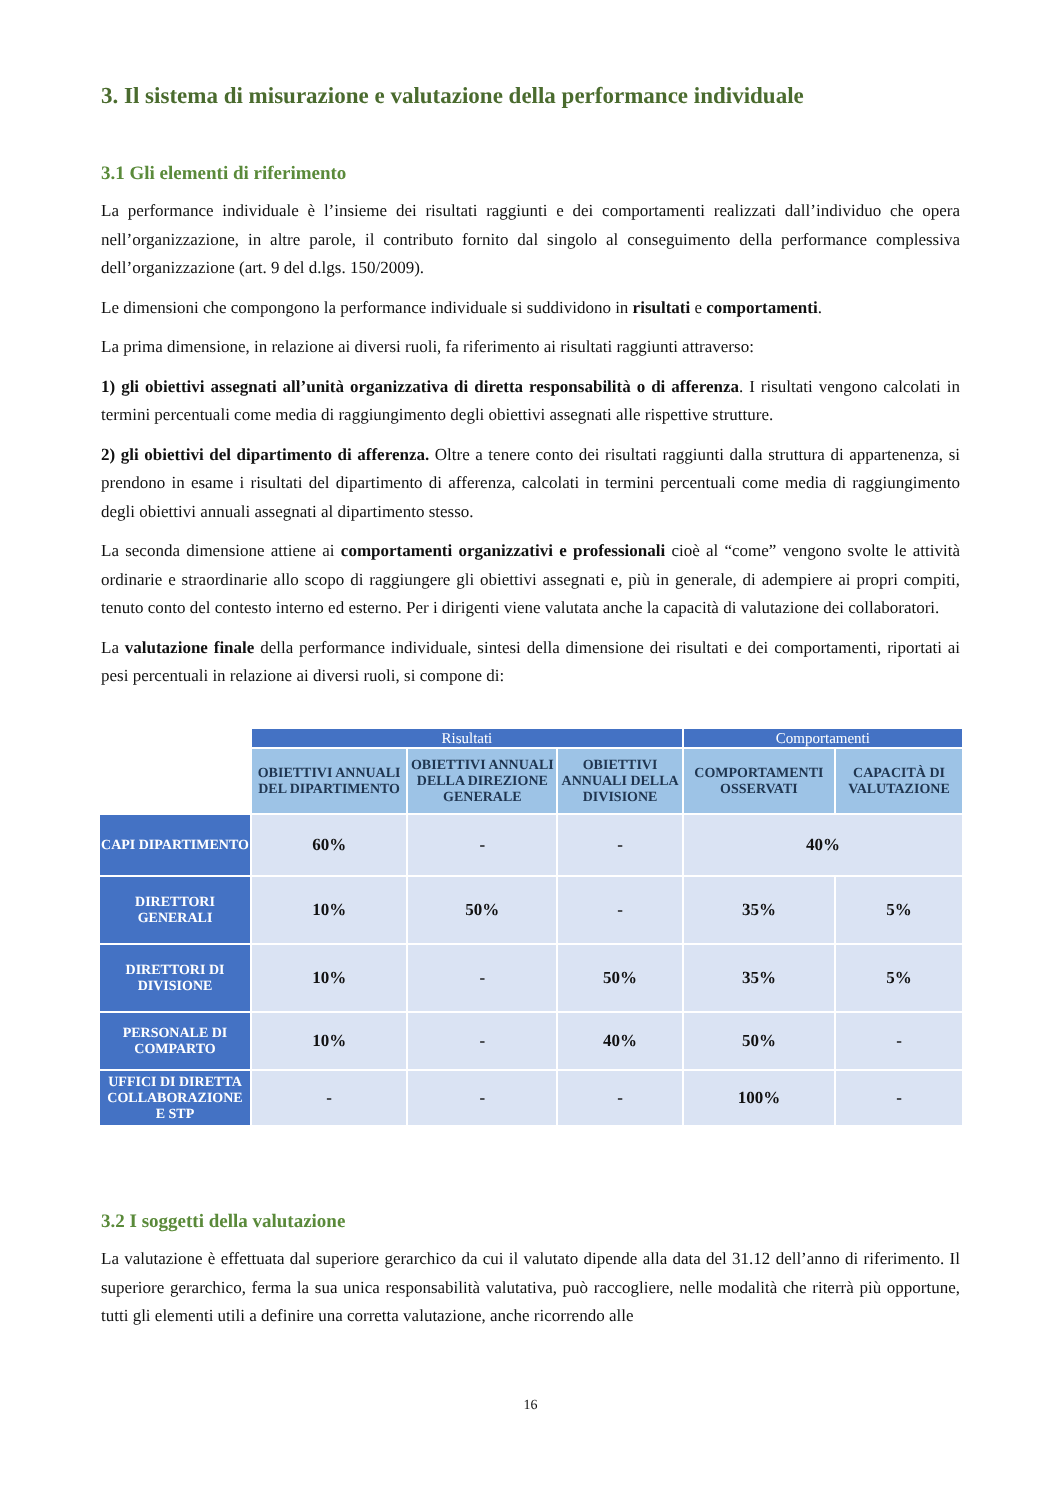3. Il sistema di misurazione e valutazione della performance individuale
3.1 Gli elementi di riferimento
La performance individuale è l’insieme dei risultati raggiunti e dei comportamenti realizzati dall’individuo che opera nell’organizzazione, in altre parole, il contributo fornito dal singolo al conseguimento della performance complessiva dell’organizzazione (art. 9 del d.lgs. 150/2009).
Le dimensioni che compongono la performance individuale si suddividono in risultati e comportamenti.
La prima dimensione, in relazione ai diversi ruoli, fa riferimento ai risultati raggiunti attraverso:
1) gli obiettivi assegnati all’unità organizzativa di diretta responsabilità o di afferenza. I risultati vengono calcolati in termini percentuali come media di raggiungimento degli obiettivi assegnati alle rispettive strutture.
2) gli obiettivi del dipartimento di afferenza. Oltre a tenere conto dei risultati raggiunti dalla struttura di appartenenza, si prendono in esame i risultati del dipartimento di afferenza, calcolati in termini percentuali come media di raggiungimento degli obiettivi annuali assegnati al dipartimento stesso.
La seconda dimensione attiene ai comportamenti organizzativi e professionali cioè al “come” vengono svolte le attività ordinarie e straordinarie allo scopo di raggiungere gli obiettivi assegnati e, più in generale, di adempiere ai propri compiti, tenuto conto del contesto interno ed esterno. Per i dirigenti viene valutata anche la capacità di valutazione dei collaboratori.
La valutazione finale della performance individuale, sintesi della dimensione dei risultati e dei comportamenti, riportati ai pesi percentuali in relazione ai diversi ruoli, si compone di:
| | Risultati | | | Comportamenti | |
| | OBIETTIVI ANNUALI DEL DIPARTIMENTO | OBIETTIVI ANNUALI DELLA DIREZIONE GENERALE | OBIETTIVI ANNUALI DELLA DIVISIONE | COMPORTAMENTI OSSERVATI | CAPACITÀ DI VALUTAZIONE |
| CAPI DIPARTIMENTO | 60% | - | - | 40% | |
| DIRETTORI GENERALI | 10% | 50% | - | 35% | 5% |
| DIRETTORI DI DIVISIONE | 10% | - | 50% | 35% | 5% |
| PERSONALE DI COMPARTO | 10% | - | 40% | 50% | - |
| UFFICI DI DIRETTA COLLABORAZIONE E STP | - | - | - | 100% | - |
3.2 I soggetti della valutazione
La valutazione è effettuata dal superiore gerarchico da cui il valutato dipende alla data del 31.12 dell’anno di riferimento. Il superiore gerarchico, ferma la sua unica responsabilità valutativa, può raccogliere, nelle modalità che riterrà più opportune, tutti gli elementi utili a definire una corretta valutazione, anche ricorrendo alle
16